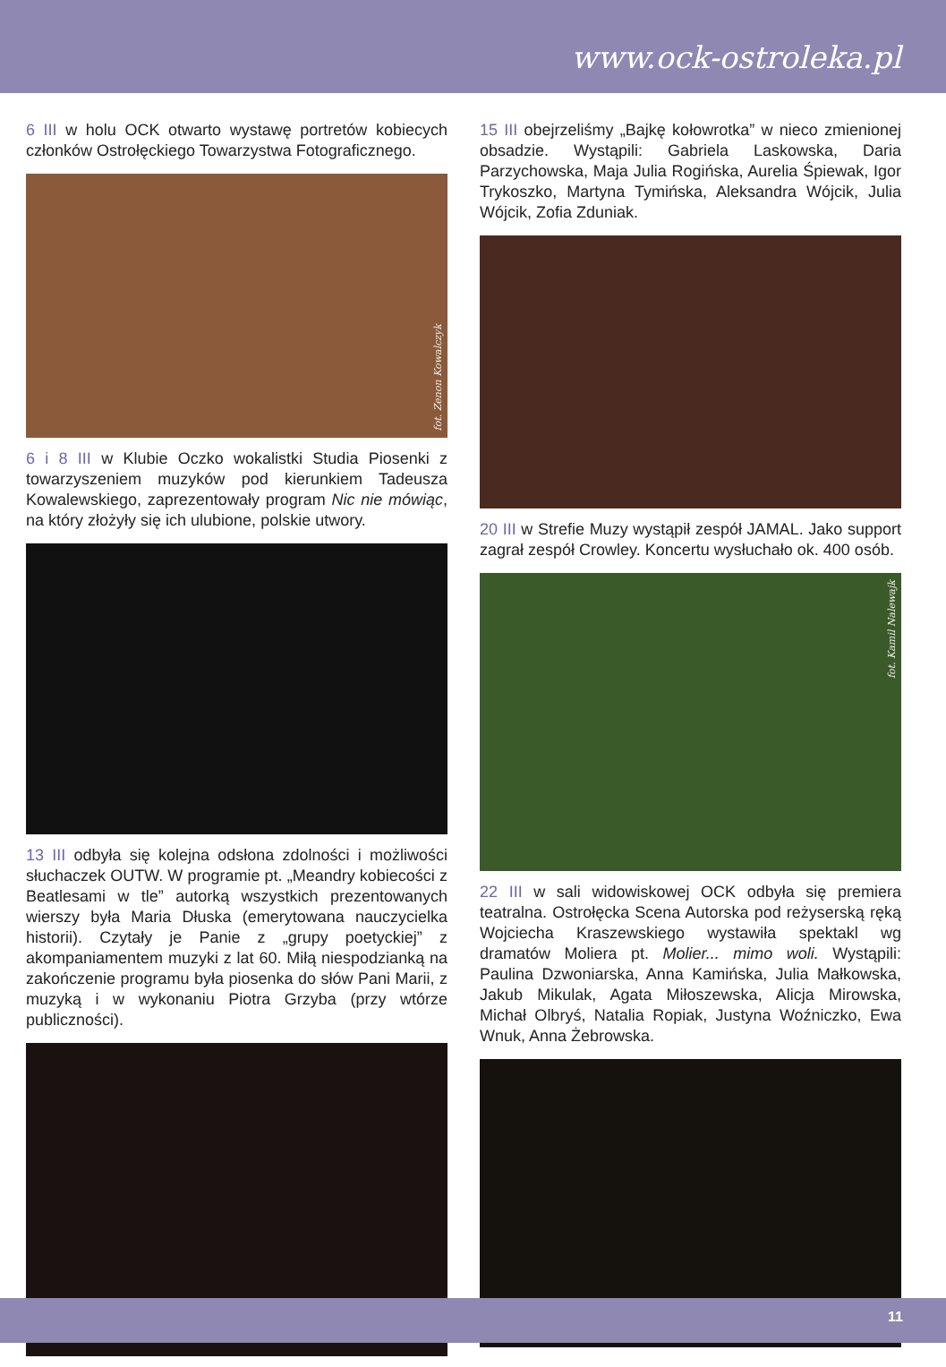www.ock-ostroleka.pl
6 III w holu OCK otwarto wystawę portretów kobiecych członków Ostrołęckiego Towarzystwa Fotograficznego.
fot. Zenon Kowalczyk
6 i 8 III w Klubie Oczko wokalistki Studia Piosenki z towarzyszeniem muzyków pod kierunkiem Tadeusza Kowalewskiego, zaprezentowały program Nic nie mówiąc, na który złożyły się ich ulubione, polskie utwory.
13 III odbyła się kolejna odsłona zdolności i możliwości słuchaczek OUTW. W programie pt. „Meandry kobiecości z Beatlesami w tle” autorką wszystkich prezentowanych wierszy była Maria Dłuska (emerytowana nauczycielka historii). Czytały je Panie z „grupy poetyckiej” z akompaniamentem muzyki z lat 60. Miłą niespodzianką na zakończenie programu była piosenka do słów Pani Marii, z muzyką i w wykonaniu Piotra Grzyba (przy wtórze publiczności).
15 III obejrzeliśmy „Bajkę kołowrotka” w nieco zmienionej obsadzie. Wystąpili: Gabriela Laskowska, Daria Parzychowska, Maja Julia Rogińska, Aurelia Śpiewak, Igor Trykoszko, Martyna Tymińska, Aleksandra Wójcik, Julia Wójcik, Zofia Zduniak.
20 III w Strefie Muzy wystąpił zespół JAMAL. Jako support zagrał zespół Crowley. Koncertu wysłuchało ok. 400 osób.
fot. Kamil Nalewajk
22 III w sali widowiskowej OCK odbyła się premiera teatralna. Ostrołęcka Scena Autorska pod reżyserską ręką Wojciecha Kraszewskiego wystawiła spektakl wg dramatów Moliera pt. Molier... mimo woli. Wystąpili: Paulina Dzwoniarska, Anna Kamińska, Julia Małkowska, Jakub Mikulak, Agata Miłoszewska, Alicja Mirowska, Michał Olbryś, Natalia Ropiak, Justyna Woźniczko, Ewa Wnuk, Anna Żebrowska.
11